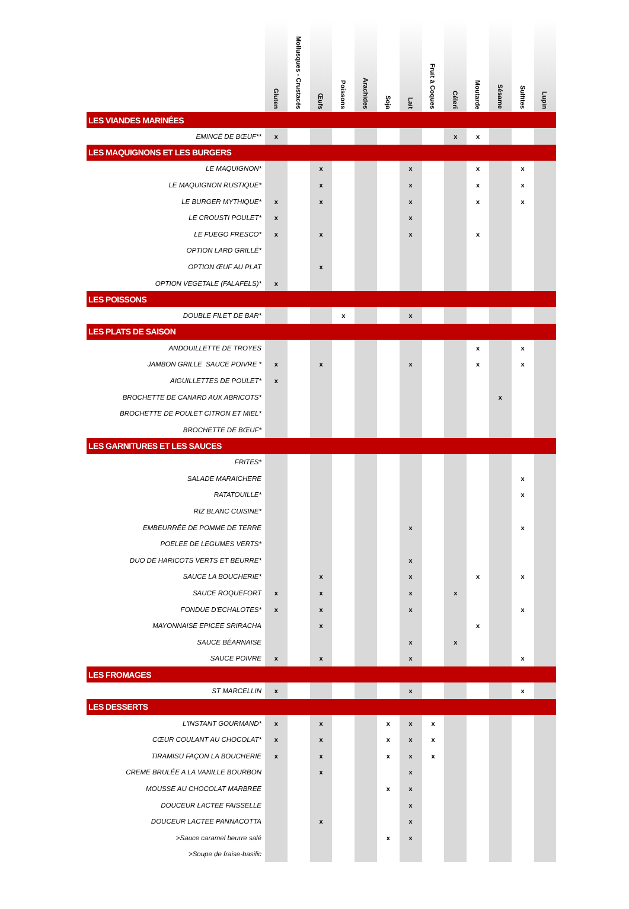| | Gluten | Mollusques - Crustacés | Œufs | Poissons | Arachides | Soja | Lait | Fruit à Coques | Céleri | Moutarde | Sésame | Sulfites | Lupin |
| --- | --- | --- | --- | --- | --- | --- | --- | --- | --- | --- | --- | --- | --- |
| LES VIANDES MARINÉES | | | | | | | | | | | | | |
| EMINCÉ DE BŒUF** | x | | | | | | | | x | x | | | |
| LES MAQUIGNONS ET LES BURGERS | | | | | | | | | | | | | |
| LE MAQUIGNON* | | | x | | | | x | | | x | | x | |
| LE MAQUIGNON RUSTIQUE* | | | x | | | | x | | | x | | x | |
| LE BURGER MYTHIQUE* | x | | x | | | | x | | | x | | x | |
| LE CROUSTI POULET* | x | | | | | | x | | | | | | |
| LE FUEGO FRESCO* | x | | x | | | | x | | | x | | | |
| OPTION LARD GRILLÉ* | | | | | | | | | | | | | |
| OPTION ŒUF AU PLAT | | | x | | | | | | | | | | |
| OPTION VEGETALE (FALAFELS)* | x | | | | | | | | | | | | |
| LES POISSONS | | | | | | | | | | | | | |
| DOUBLE FILET DE BAR* | | | | x | | | x | | | | | | |
| LES PLATS DE SAISON | | | | | | | | | | | | | |
| ANDOUILLETTE DE TROYES | | | | | | | | | | x | | x | |
| JAMBON GRILLE SAUCE POIVRE * | x | | x | | | | x | | | x | | x | |
| AIGUILLETTES DE POULET* | x | | | | | | | | | | | | |
| BROCHETTE DE CANARD AUX ABRICOTS* | | | | | | | | | | | x | | |
| BROCHETTE DE POULET CITRON ET MIEL* | | | | | | | | | | | | | |
| BROCHETTE DE BŒUF* | | | | | | | | | | | | | |
| LES GARNITURES ET LES SAUCES | | | | | | | | | | | | | |
| FRITES* | | | | | | | | | | | | | |
| SALADE MARAICHERE | | | | | | | | | | | | x | |
| RATATOUILLE* | | | | | | | | | | | | x | |
| RIZ BLANC CUISINE* | | | | | | | | | | | | | |
| EMBEURRÉE DE POMME DE TERRE | | | | | | | x | | | | | x | |
| POELEE DE LEGUMES VERTS* | | | | | | | | | | | | | |
| DUO DE HARICOTS VERTS ET BEURRE* | | | | | | | x | | | | | | |
| SAUCE LA BOUCHERIE* | | | x | | | | x | | | x | | x | |
| SAUCE ROQUEFORT | x | | x | | | | x | | x | | | | |
| FONDUE D'ECHALOTES* | x | | x | | | | x | | | | | x | |
| MAYONNAISE EPICEE SRIRACHA | | | x | | | | | | | x | | | |
| SAUCE BÉARNAISE | | | | | | | x | | x | | | | |
| SAUCE POIVRE | x | | x | | | | x | | | | | x | |
| LES FROMAGES | | | | | | | | | | | | | |
| ST MARCELLIN | x | | | | | | x | | | | | x | |
| LES DESSERTS | | | | | | | | | | | | | |
| L'INSTANT GOURMAND* | x | | x | | | x | x | x | | | | | |
| CŒUR COULANT AU CHOCOLAT* | x | | x | | | x | x | x | | | | | |
| TIRAMISU FAÇON LA BOUCHERIE | x | | x | | | x | x | x | | | | | |
| CREME BRULÉE A LA VANILLE BOURBON | | | x | | | | x | | | | | | |
| MOUSSE AU CHOCOLAT MARBREE | | | | | | x | x | | | | | | |
| DOUCEUR LACTEE FAISSELLE | | | | | | | x | | | | | | |
| DOUCEUR LACTEE PANNACOTTA | | | x | | | | x | | | | | | |
| >Sauce caramel beurre salé | | | | | | x | x | | | | | | |
| >Soupe de fraise-basilic | | | | | | | | | | | | | |